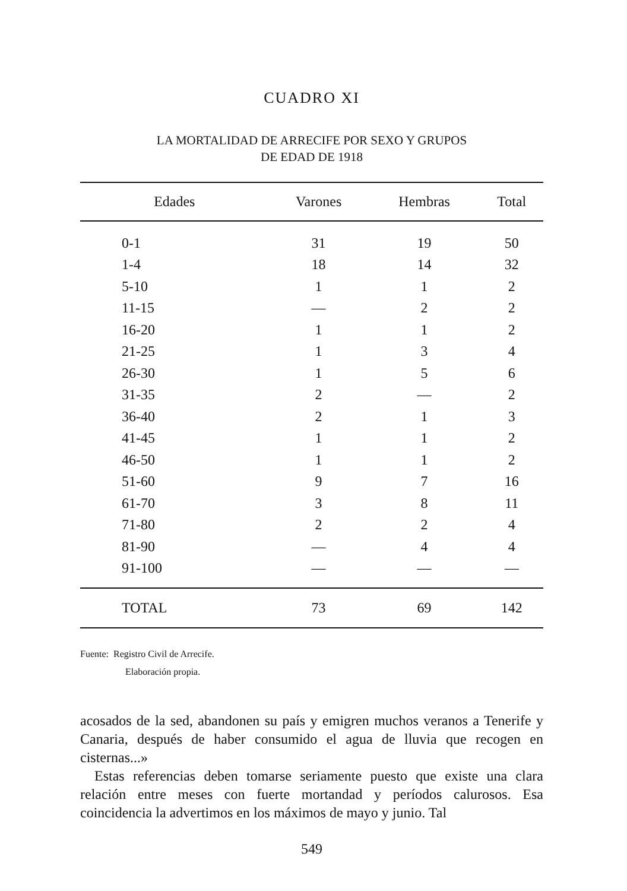CUADRO XI
LA MORTALIDAD DE ARRECIFE POR SEXO Y GRUPOS
DE EDAD DE 1918
| Edades | Varones | Hembras | Total |
| --- | --- | --- | --- |
| 0-1 | 31 | 19 | 50 |
| 1-4 | 18 | 14 | 32 |
| 5-10 | 1 | 1 | 2 |
| 11-15 | — | 2 | 2 |
| 16-20 | 1 | 1 | 2 |
| 21-25 | 1 | 3 | 4 |
| 26-30 | 1 | 5 | 6 |
| 31-35 | 2 | — | 2 |
| 36-40 | 2 | 1 | 3 |
| 41-45 | 1 | 1 | 2 |
| 46-50 | 1 | 1 | 2 |
| 51-60 | 9 | 7 | 16 |
| 61-70 | 3 | 8 | 11 |
| 71-80 | 2 | 2 | 4 |
| 81-90 | — | 4 | 4 |
| 91-100 | — | — | — |
| TOTAL | 73 | 69 | 142 |
Fuente: Registro Civil de Arrecife.
Elaboración propia.
acosados de la sed, abandonen su país y emigren muchos veranos a Tenerife y Canaria, después de haber consumido el agua de lluvia que recogen en cisternas...»
Estas referencias deben tomarse seriamente puesto que existe una clara relación entre meses con fuerte mortandad y períodos calurosos. Esa coincidencia la advertimos en los máximos de mayo y junio. Tal
549